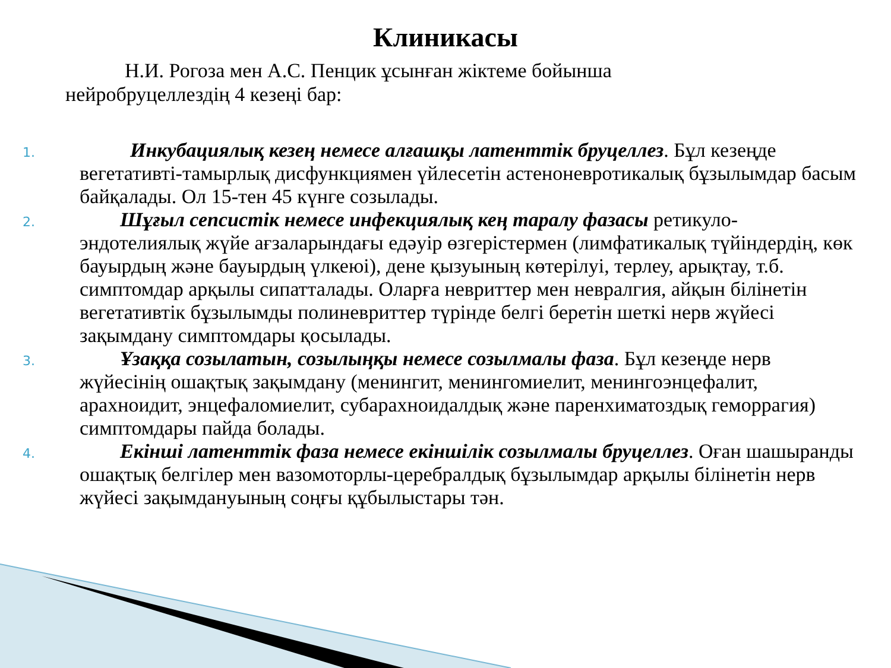Клиникасы
Н.И. Рогоза мен А.С. Пенцик ұсынған жіктеме бойынша
нейробруцеллездің 4 кезеңі бар:
1.
   Инкубациялық кезең немесе алғашқы латенттік бруцеллез. Бұл кезеңде вегетативті-тамырлық дисфункциямен үйлесетін астеноневротикалық бұзылымдар басым байқалады. Ол 15-тен 45 күнге созылады.
2.
  Шұғыл сепсистік немесе инфекциялық кең таралу фазасы ретикуло-эндотелиялық жүйе ағзаларындағы едәуір өзгерістермен (лимфатикалық түйіндердің, көк бауырдың және бауырдың үлкеюі), дене қызуының көтерілуі, терлеу, арықтау, т.б. симптомдар арқылы сипатталады. Оларға невриттер мен невралгия, айқын білінетін вегетативтік бұзылымды полиневриттер түрінде белгі беретін шеткі нерв жүйесі зақымдану симптомдары қосылады.
3.
  Ұзаққа созылатын, созылыңқы немесе созылмалы фаза. Бұл кезеңде нерв жүйесінің ошақтық зақымдану (менингит, менингомиелит, менингоэнцефалит, арахноидит, энцефаломиелит, субарахноидалдық және паренхиматоздық геморрагия) симптомдары пайда болады.
4.
  Екінші латенттік фаза немесе екіншілік созылмалы бруцеллез. Оған шашыранды ошақтық белгілер мен вазомоторлы-церебралдық бұзылымдар арқылы білінетін нерв жүйесі зақымдануының соңғы құбылыстары тән.